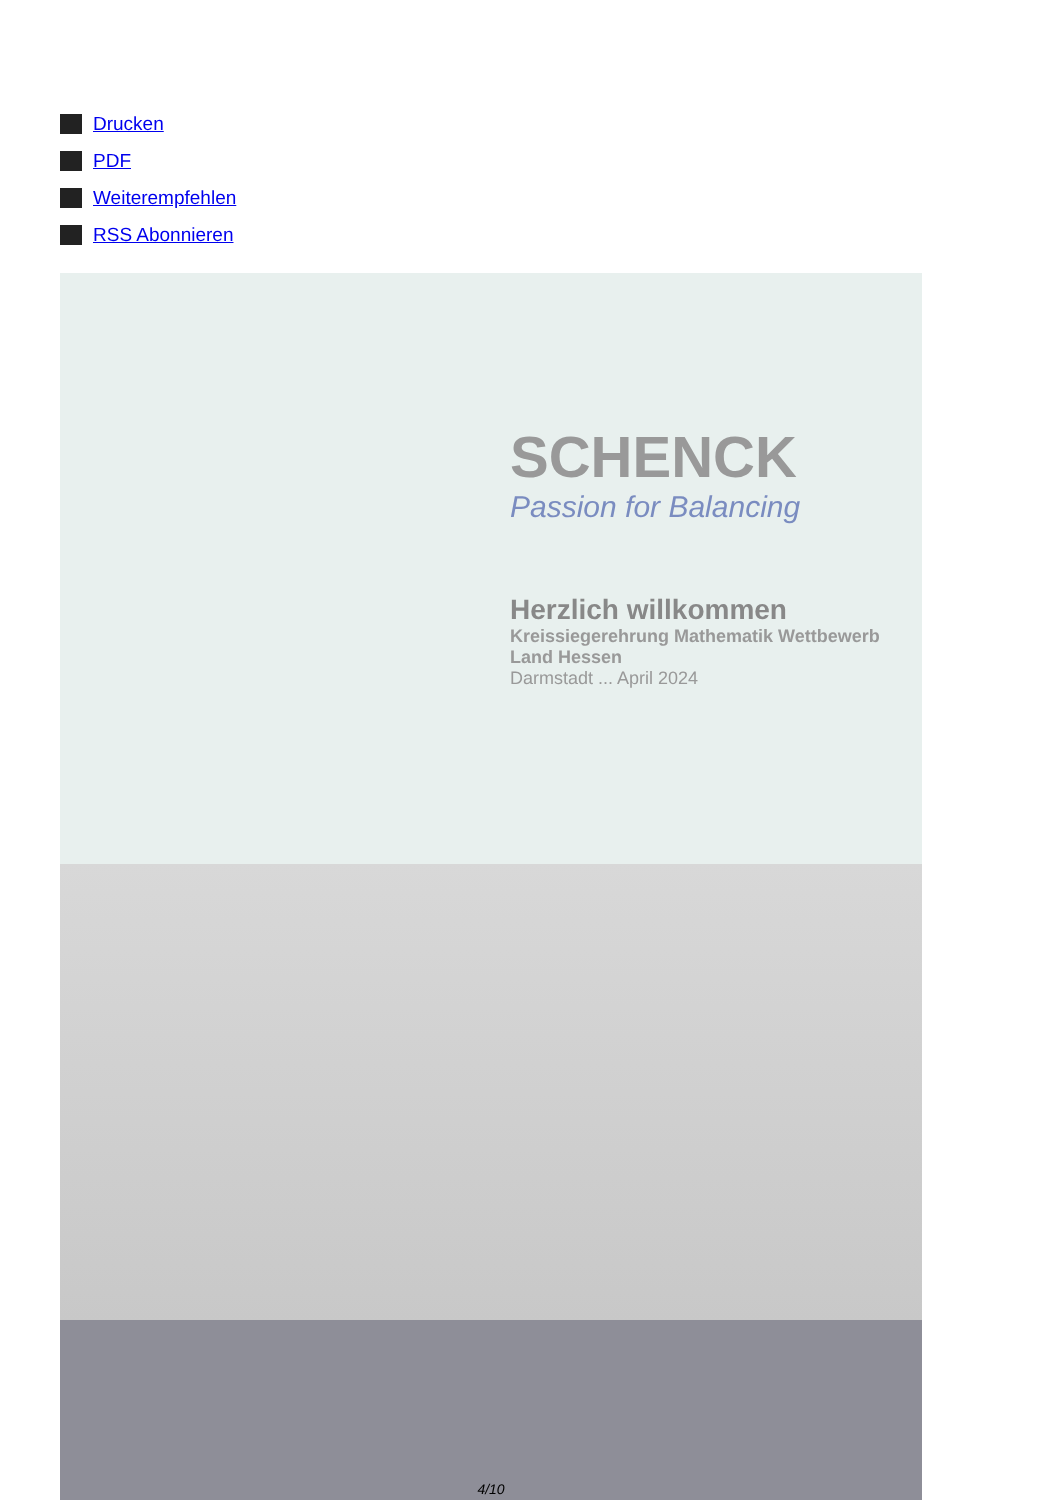Drucken
PDF
Weiterempfehlen
RSS Abonnieren
SCHENCK
Passion for Balancing
Herzlich willkommen
Kreissiegerehrung Mathematik Wettbewerb
Land Hessen
Darmstadt ... April 2024
4/10